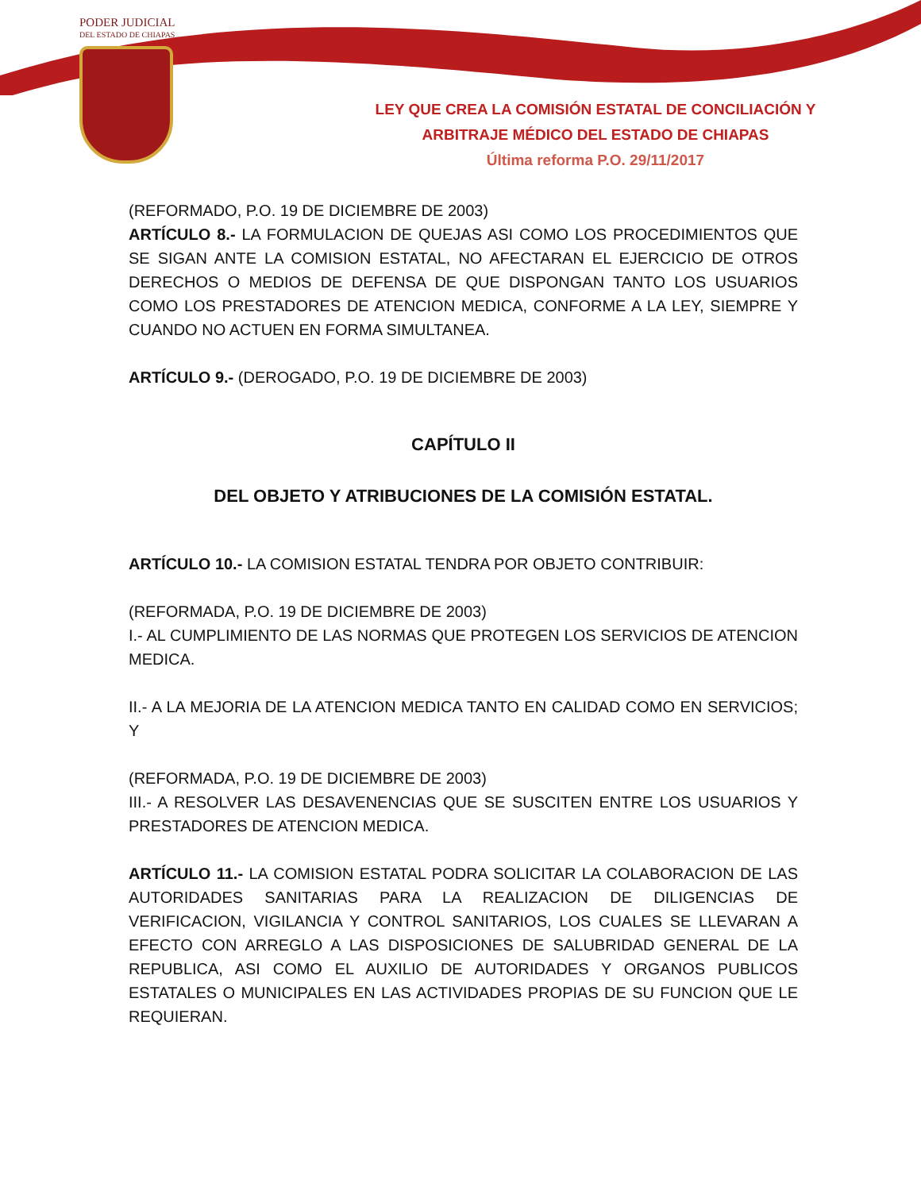PODER JUDICIAL
DEL ESTADO DE CHIAPAS
LEY QUE CREA LA COMISIÓN ESTATAL DE CONCILIACIÓN Y
ARBITRAJE MÉDICO DEL ESTADO DE CHIAPAS
Última reforma P.O. 29/11/2017
(REFORMADO, P.O. 19 DE DICIEMBRE DE 2003)
ARTÍCULO 8.- LA FORMULACION DE QUEJAS ASI COMO LOS PROCEDIMIENTOS QUE SE SIGAN ANTE LA COMISION ESTATAL, NO AFECTARAN EL EJERCICIO DE OTROS DERECHOS O MEDIOS DE DEFENSA DE QUE DISPONGAN TANTO LOS USUARIOS COMO LOS PRESTADORES DE ATENCION MEDICA, CONFORME A LA LEY, SIEMPRE Y CUANDO NO ACTUEN EN FORMA SIMULTANEA.
ARTÍCULO 9.- (DEROGADO, P.O. 19 DE DICIEMBRE DE 2003)
CAPÍTULO II
DEL OBJETO Y ATRIBUCIONES DE LA COMISIÓN ESTATAL.
ARTÍCULO 10.- LA COMISION ESTATAL TENDRA POR OBJETO CONTRIBUIR:
(REFORMADA, P.O. 19 DE DICIEMBRE DE 2003)
I.- AL CUMPLIMIENTO DE LAS NORMAS QUE PROTEGEN LOS SERVICIOS DE ATENCION MEDICA.
II.- A LA MEJORIA DE LA ATENCION MEDICA TANTO EN CALIDAD COMO EN SERVICIOS; Y
(REFORMADA, P.O. 19 DE DICIEMBRE DE 2003)
III.- A RESOLVER LAS DESAVENENCIAS QUE SE SUSCITEN ENTRE LOS USUARIOS Y PRESTADORES DE ATENCION MEDICA.
ARTÍCULO 11.- LA COMISION ESTATAL PODRA SOLICITAR LA COLABORACION DE LAS AUTORIDADES SANITARIAS PARA LA REALIZACION DE DILIGENCIAS DE VERIFICACION, VIGILANCIA Y CONTROL SANITARIOS, LOS CUALES SE LLEVARAN A EFECTO CON ARREGLO A LAS DISPOSICIONES DE SALUBRIDAD GENERAL DE LA REPUBLICA, ASI COMO EL AUXILIO DE AUTORIDADES Y ORGANOS PUBLICOS ESTATALES O MUNICIPALES EN LAS ACTIVIDADES PROPIAS DE SU FUNCION QUE LE REQUIERAN.